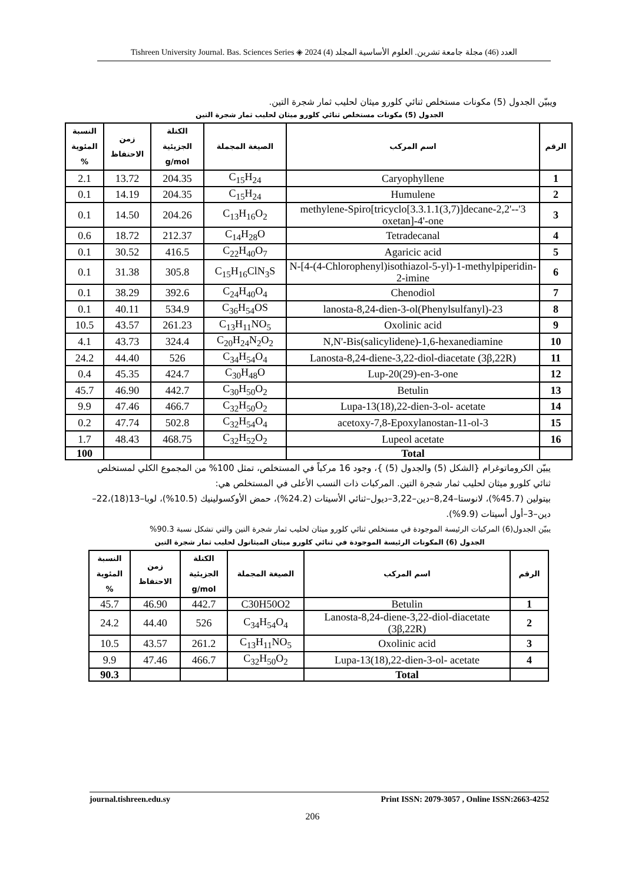Tishreen University Journal. Bas. Sciences Series ◈ 2024 (4) العدد (46) مجلة جامعة تشرين. العلوم الأساسية المجلد
ويبيّن الجدول (5) مكونات مستخلص ثنائي كلورو ميثان لحليب ثمار شجرة التين.
الجدول (5) مكونات مستخلص ثنائي كلورو ميثان لحليب ثمار شجرة التين
| الرقم | اسم المركب | الصيغة المجملة | الكتلة الجزيئية g/mol | زمن الاحتفاظ | النسبة المئوية % |
| --- | --- | --- | --- | --- | --- |
| 1 | Caryophyllene | C<sub>15</sub>H<sub>24</sub> | 204.35 | 13.72 | 2.1 |
| 2 | Humulene | C<sub>15</sub>H<sub>24</sub> | 204.35 | 14.19 | 0.1 |
| 3 | 3'-methylene-Spiro[tricyclo[3.3.1.1(3,7)]decane-2,2'-oxetan]-4'-one | C<sub>13</sub>H<sub>16</sub>O<sub>2</sub> | 204.26 | 14.50 | 0.1 |
| 4 | Tetradecanal | C<sub>14</sub>H<sub>28</sub>O | 212.37 | 18.72 | 0.6 |
| 5 | Agaricic acid | C<sub>22</sub>H<sub>40</sub>O<sub>7</sub> | 416.5 | 30.52 | 0.1 |
| 6 | N-[4-(4-Chlorophenyl)isothiazol-5-yl)-1-methylpiperidin-2-imine | C<sub>15</sub>H<sub>16</sub>ClN<sub>3</sub>S | 305.8 | 31.38 | 0.1 |
| 7 | Chenodiol | C<sub>24</sub>H<sub>40</sub>O<sub>4</sub> | 392.6 | 38.29 | 0.1 |
| 8 | 23-(Phenylsulfanyl)lanosta-8,24-dien-3-ol | C<sub>36</sub>H<sub>54</sub>OS | 534.9 | 40.11 | 0.1 |
| 9 | Oxolinic acid | C<sub>13</sub>H<sub>11</sub>NO<sub>5</sub> | 261.23 | 43.57 | 10.5 |
| 10 | N,N'-Bis(salicylidene)-1,6-hexanediamine | C<sub>20</sub>H<sub>24</sub>N<sub>2</sub>O<sub>2</sub> | 324.4 | 43.73 | 4.1 |
| 11 | Lanosta-8,24-diene-3,22-diol-diacetate (3β,22R) | C<sub>34</sub>H<sub>54</sub>O<sub>4</sub> | 526 | 44.40 | 24.2 |
| 12 | Lup-20(29)-en-3-one | C<sub>30</sub>H<sub>48</sub>O | 424.7 | 45.35 | 0.4 |
| 13 | Betulin | C<sub>30</sub>H<sub>50</sub>O<sub>2</sub> | 442.7 | 46.90 | 45.7 |
| 14 | Lupa-13(18),22-dien-3-ol- acetate | C<sub>32</sub>H<sub>50</sub>O<sub>2</sub> | 466.7 | 47.46 | 9.9 |
| 15 | 3-acetoxy-7,8-Epoxylanostan-11-ol | C<sub>32</sub>H<sub>54</sub>O<sub>4</sub> | 502.8 | 47.74 | 0.2 |
| 16 | Lupeol acetate | C<sub>32</sub>H<sub>52</sub>O<sub>2</sub> | 468.75 | 48.43 | 1.7 |
| | Total | | | | 100 |
يبيّن الكروماتوغرام {الشكل (5) والجدول (5) }، وجود 16 مركباً في المستخلص، تمثل 100% من المجموع الكلي لمستخلص ثنائي كلورو ميثان لحليب ثمار شجرة التين. المركبات ذات النسب الأعلى في المستخلص هي:
بيتولين (45.7%)، لانوستا–8,24–دين–3,22–ديول–ثنائي الأسيتات (24.2%)، حمض الأوكسولينيك (10.5%)، لوبا–13(18)،22–دين–3–أول أسيتات (9.9%).
يبيّن الجدول(6) المركبات الرئيسة الموجودة في مستخلص ثنائي كلورو ميثان لحليب ثمار شجرة التين والتي تشكل نسبة 90.3%
الجدول (6) المكونات الرئيسة الموجودة في ثنائي كلورو ميثان الميثانول لحليب ثمار شجرة التين
| الرقم | اسم المركب | الصيغة المجملة | الكتلة الجزيئية g/mol | زمن الاحتفاظ | النسبة المئوية % |
| --- | --- | --- | --- | --- | --- |
| 1 | Betulin | C30H50O2 | 442.7 | 46.90 | 45.7 |
| 2 | Lanosta-8,24-diene-3,22-diol-diacetate (3β,22R) | C<sub>34</sub>H<sub>54</sub>O<sub>4</sub> | 526 | 44.40 | 24.2 |
| 3 | Oxolinic acid | C<sub>13</sub>H<sub>11</sub>NO<sub>5</sub> | 261.2 | 43.57 | 10.5 |
| 4 | Lupa-13(18),22-dien-3-ol- acetate | C<sub>32</sub>H<sub>50</sub>O<sub>2</sub> | 466.7 | 47.46 | 9.9 |
| | Total | | | | 90.3 |
journal.tishreen.edu.sy Print ISSN: 2079-3057 , Online ISSN:2663-4252
206